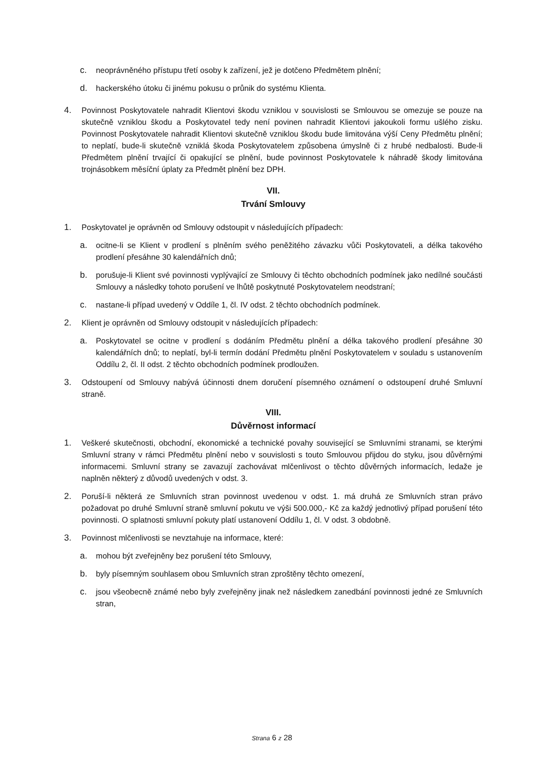c. neoprávněného přístupu třetí osoby k zařízení, jež je dotčeno Předmětem plnění;
d. hackerského útoku či jinému pokusu o průnik do systému Klienta.
4. Povinnost Poskytovatele nahradit Klientovi škodu vzniklou v souvislosti se Smlouvou se omezuje se pouze na skutečně vzniklou škodu a Poskytovatel tedy není povinen nahradit Klientovi jakoukoli formu ušlého zisku. Povinnost Poskytovatele nahradit Klientovi skutečně vzniklou škodu bude limitována výší Ceny Předmětu plnění; to neplatí, bude-li skutečně vzniklá škoda Poskytovatelem způsobena úmyslně či z hrubé nedbalosti. Bude-li Předmětem plnění trvající či opakující se plnění, bude povinnost Poskytovatele k náhradě škody limitována trojnásobkem měsíční úplaty za Předmět plnění bez DPH.
VII.
Trvání Smlouvy
1. Poskytovatel je oprávněn od Smlouvy odstoupit v následujících případech:
a. ocitne-li se Klient v prodlení s plněním svého peněžitého závazku vůči Poskytovateli, a délka takového prodlení přesáhne 30 kalendářních dnů;
b. porušuje-li Klient své povinnosti vyplývající ze Smlouvy či těchto obchodních podmínek jako nedílné součásti Smlouvy a následky tohoto porušení ve lhůtě poskytnuté Poskytovatelem neodstraní;
c. nastane-li případ uvedený v Oddíle 1, čl. IV odst. 2 těchto obchodních podmínek.
2. Klient je oprávněn od Smlouvy odstoupit v následujících případech:
a. Poskytovatel se ocitne v prodlení s dodáním Předmětu plnění a délka takového prodlení přesáhne 30 kalendářních dnů; to neplatí, byl-li termín dodání Předmětu plnění Poskytovatelem v souladu s ustanovením Oddílu 2, čl. II odst. 2 těchto obchodních podmínek prodloužen.
3. Odstoupení od Smlouvy nabývá účinnosti dnem doručení písemného oznámení o odstoupení druhé Smluvní straně.
VIII.
Důvěrnost informací
1. Veškeré skutečnosti, obchodní, ekonomické a technické povahy související se Smluvními stranami, se kterými Smluvní strany v rámci Předmětu plnění nebo v souvislosti s touto Smlouvou přijdou do styku, jsou důvěrnými informacemi. Smluvní strany se zavazují zachovávat mlčenlivost o těchto důvěrných informacích, ledaže je naplněn některý z důvodů uvedených v odst. 3.
2. Poruší-li některá ze Smluvních stran povinnost uvedenou v odst. 1. má druhá ze Smluvních stran právo požadovat po druhé Smluvní straně smluvní pokutu ve výši 500.000,- Kč za každý jednotlivý případ porušení této povinnosti. O splatnosti smluvní pokuty platí ustanovení Oddílu 1, čl. V odst. 3 obdobně.
3. Povinnost mlčenlivosti se nevztahuje na informace, které:
a. mohou být zveřejněny bez porušení této Smlouvy,
b. byly písemným souhlasem obou Smluvních stran zproštěny těchto omezení,
c. jsou všeobecně známé nebo byly zveřejněny jinak než následkem zanedbání povinnosti jedné ze Smluvních stran,
Strana 6 z 28